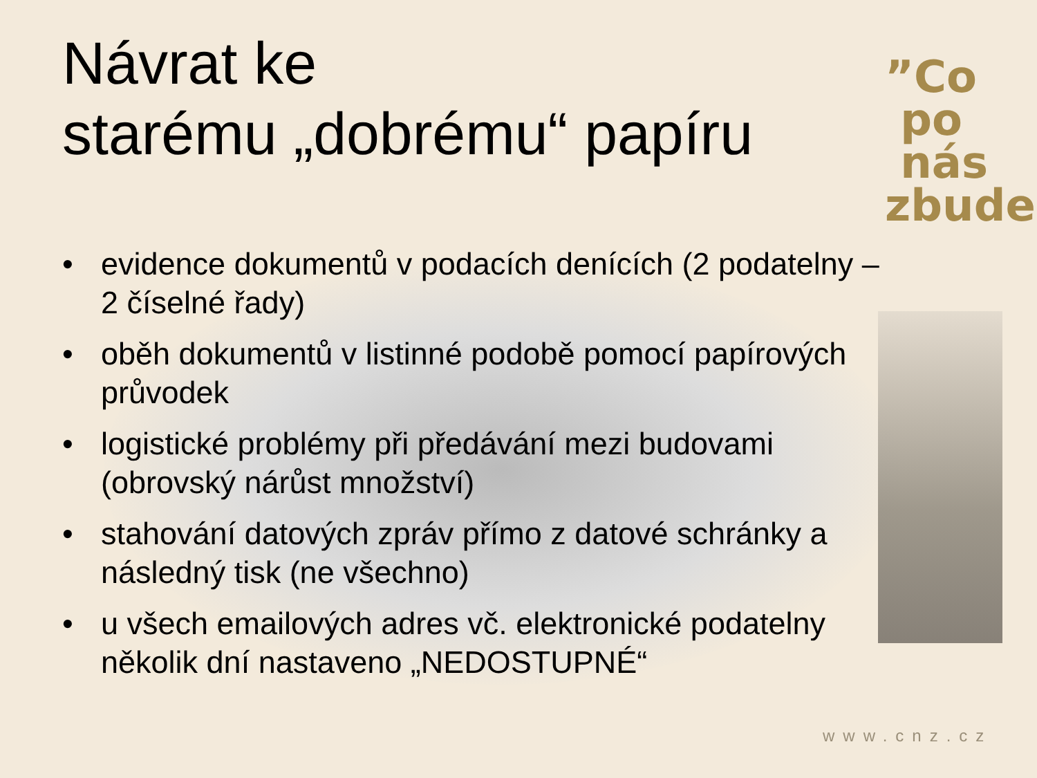”Co
po
nás zbude
Návrat ke
starému „dobrému“ papíru
• evidence dokumentů v podacích denících (2 podatelny – 2 číselné řady)
• oběh dokumentů v listinné podobě pomocí papírových průvodek
• logistické problémy při předávání mezi budovami (obrovský nárůst množství)
• stahování datových zpráv přímo z datové schránky a následný tisk (ne všechno)
• u všech emailových adres vč. elektronické podatelny několik dní nastaveno „NEDOSTUPNÉ“
www.cnz.cz